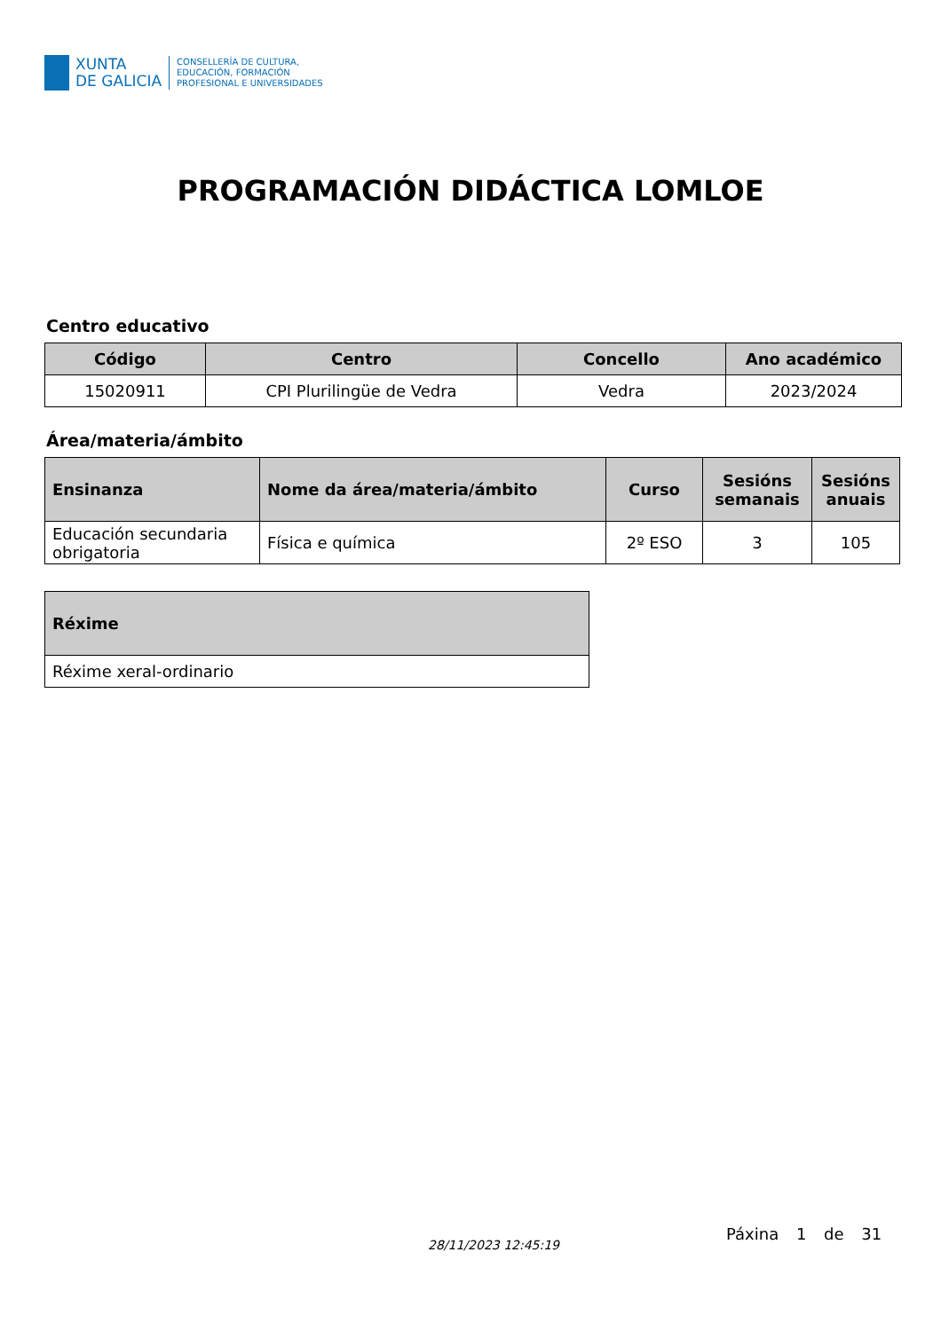XUNTA
DE GALICIA
CONSELLERÍA DE CULTURA,
EDUCACIÓN, FORMACIÓN
PROFESIONAL E UNIVERSIDADES
PROGRAMACIÓN DIDÁCTICA LOMLOE
Centro educativo
| Código | Centro | Concello | Ano académico |
| --- | --- | --- | --- |
| 15020911 | CPI Plurilingüe de Vedra | Vedra | 2023/2024 |
Área/materia/ámbito
| Ensinanza | Nome da área/materia/ámbito | Curso | Sesións semanais | Sesións anuais |
| --- | --- | --- | --- | --- |
| Educación secundaria obrigatoria | Física e química | 2º ESO | 3 | 105 |
| Réxime |
| --- |
| Réxime xeral-ordinario |
28/11/2023 12:45:19
Páxina 1 de 31